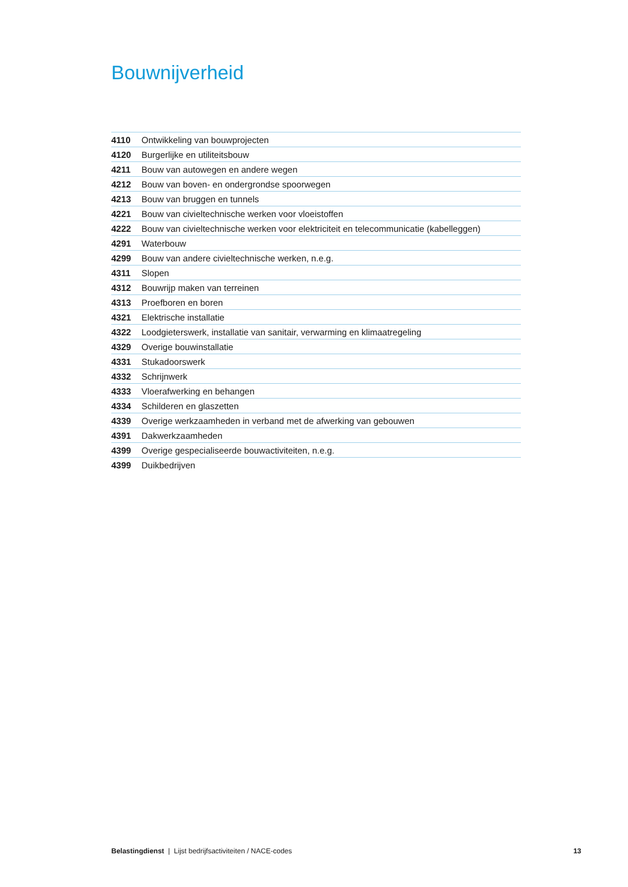Bouwnijverheid
| 4110 | Ontwikkeling van bouwprojecten |
| 4120 | Burgerlijke en utiliteitsbouw |
| 4211 | Bouw van autowegen en andere wegen |
| 4212 | Bouw van boven- en ondergrondse spoorwegen |
| 4213 | Bouw van bruggen en tunnels |
| 4221 | Bouw van civieltechnische werken voor vloeistoffen |
| 4222 | Bouw van civieltechnische werken voor elektriciteit en telecommunicatie (kabelleggen) |
| 4291 | Waterbouw |
| 4299 | Bouw van andere civieltechnische werken, n.e.g. |
| 4311 | Slopen |
| 4312 | Bouwrijp maken van terreinen |
| 4313 | Proefboren en boren |
| 4321 | Elektrische installatie |
| 4322 | Loodgieterswerk, installatie van sanitair, verwarming en klimaatregeling |
| 4329 | Overige bouwinstallatie |
| 4331 | Stukadoorswerk |
| 4332 | Schrijnwerk |
| 4333 | Vloerafwerking en behangen |
| 4334 | Schilderen en glaszetten |
| 4339 | Overige werkzaamheden in verband met de afwerking van gebouwen |
| 4391 | Dakwerkzaamheden |
| 4399 | Overige gespecialiseerde bouwactiviteiten, n.e.g. |
| 4399 | Duikbedrijven |
Belastingdienst | Lijst bedrijfsactiviteiten / NACE-codes 13